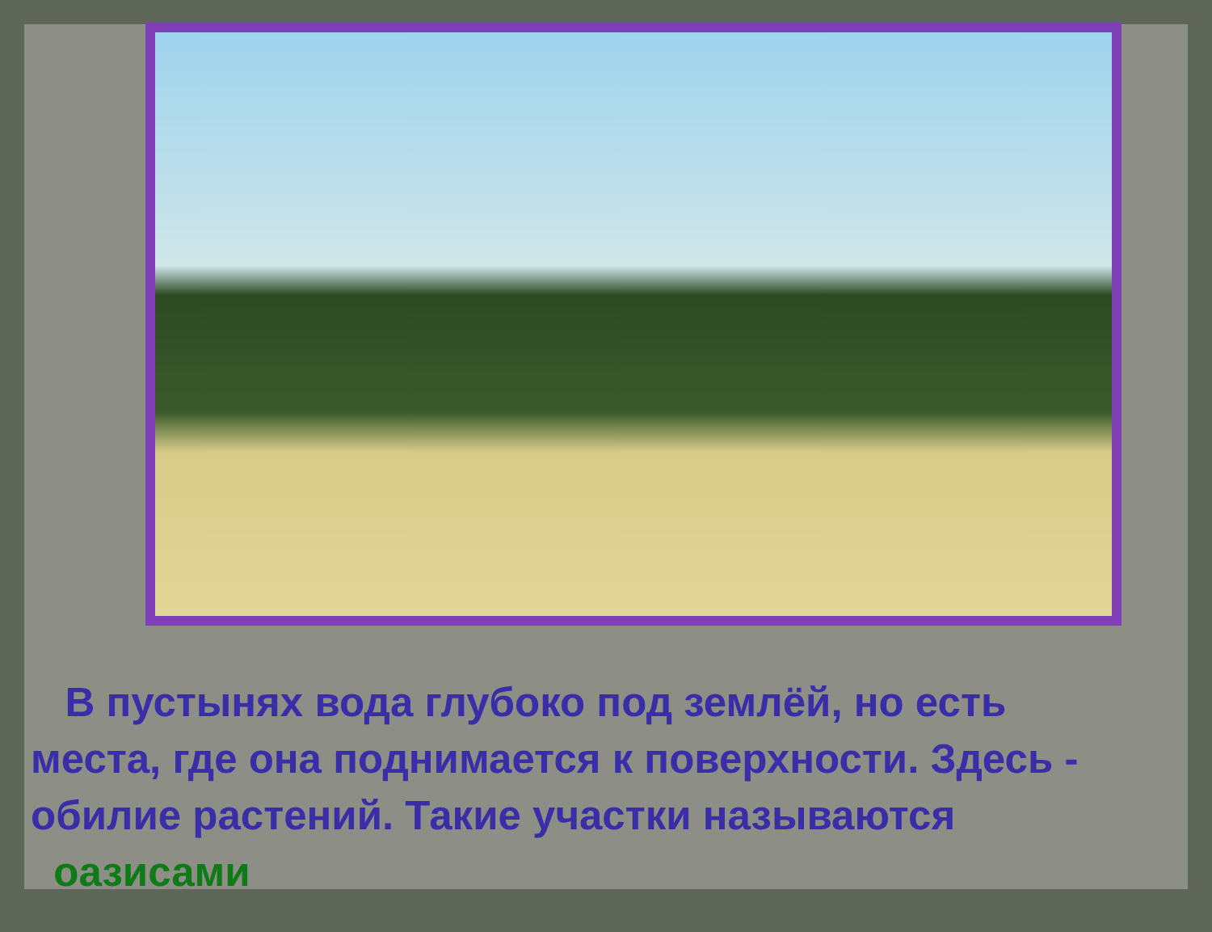В пустынях вода глубоко под землёй, но есть места, где она поднимается к поверхности. Здесь - обилие растений. Такие участки называются оазисами